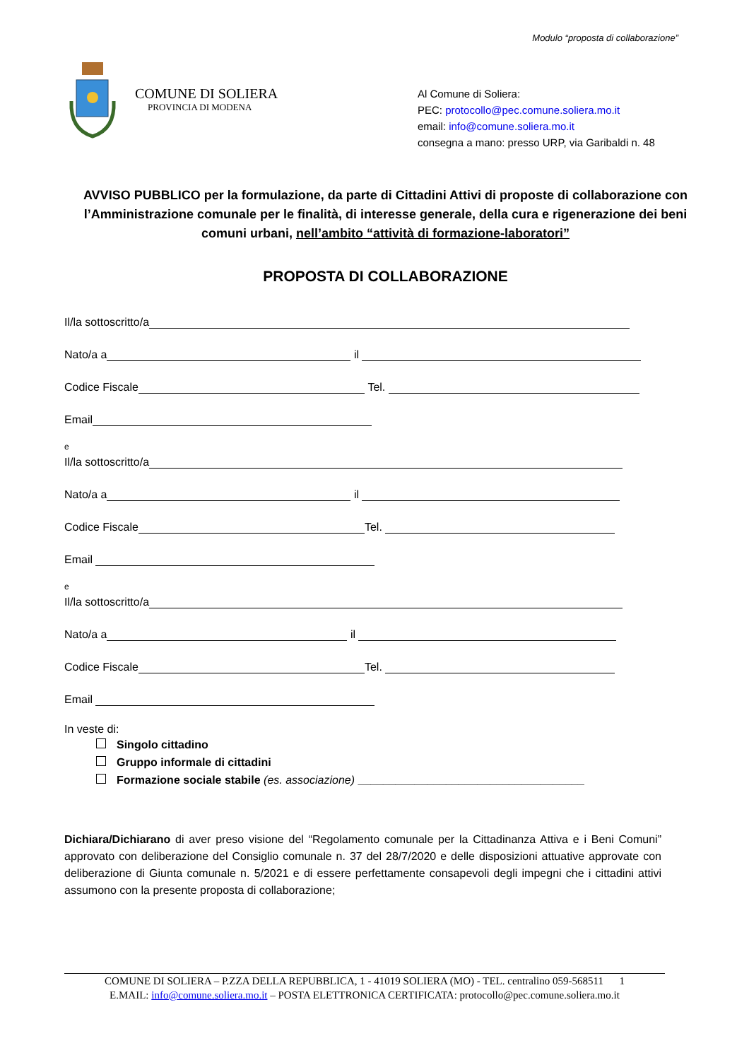Modulo “proposta di collaborazione”
COMUNE DI SOLIERA
PROVINCIA DI MODENA
Al Comune di Soliera:
PEC: protocollo@pec.comune.soliera.mo.it
email: info@comune.soliera.mo.it
consegna a mano: presso URP, via Garibaldi n. 48
AVVISO PUBBLICO per la formulazione, da parte di Cittadini Attivi di proposte di collaborazione con l’Amministrazione comunale per le finalità, di interesse generale, della cura e rigenerazione dei beni comuni urbani, nell’ambito “attività di formazione-laboratori”
PROPOSTA DI COLLABORAZIONE
Il/la sottoscritto/a
Nato/a a
il
Codice Fiscale
Tel.
Email
e
Il/la sottoscritto/a
Nato/a a
il
Codice Fiscale
Tel.
Email
e
Il/la sottoscritto/a
Nato/a a
il
Codice Fiscale
Tel.
Email
In veste di:
Singolo cittadino
Gruppo informale di cittadini
Formazione sociale stabile (es. associazione) ____________________________________
Dichiara/Dichiarano di aver preso visione del “Regolamento comunale per la Cittadinanza Attiva e i Beni Comuni” approvato con deliberazione del Consiglio comunale n. 37 del 28/7/2020 e delle disposizioni attuative approvate con deliberazione di Giunta comunale n. 5/2021 e di essere perfettamente consapevoli degli impegni che i cittadini attivi assumono con la presente proposta di collaborazione;
COMUNE DI SOLIERA – P.ZZA DELLA REPUBBLICA, 1 - 41019 SOLIERA (MO) - TEL. centralino 059-568511 1
E.MAIL: info@comune.soliera.mo.it – POSTA ELETTRONICA CERTIFICATA: protocollo@pec.comune.soliera.mo.it